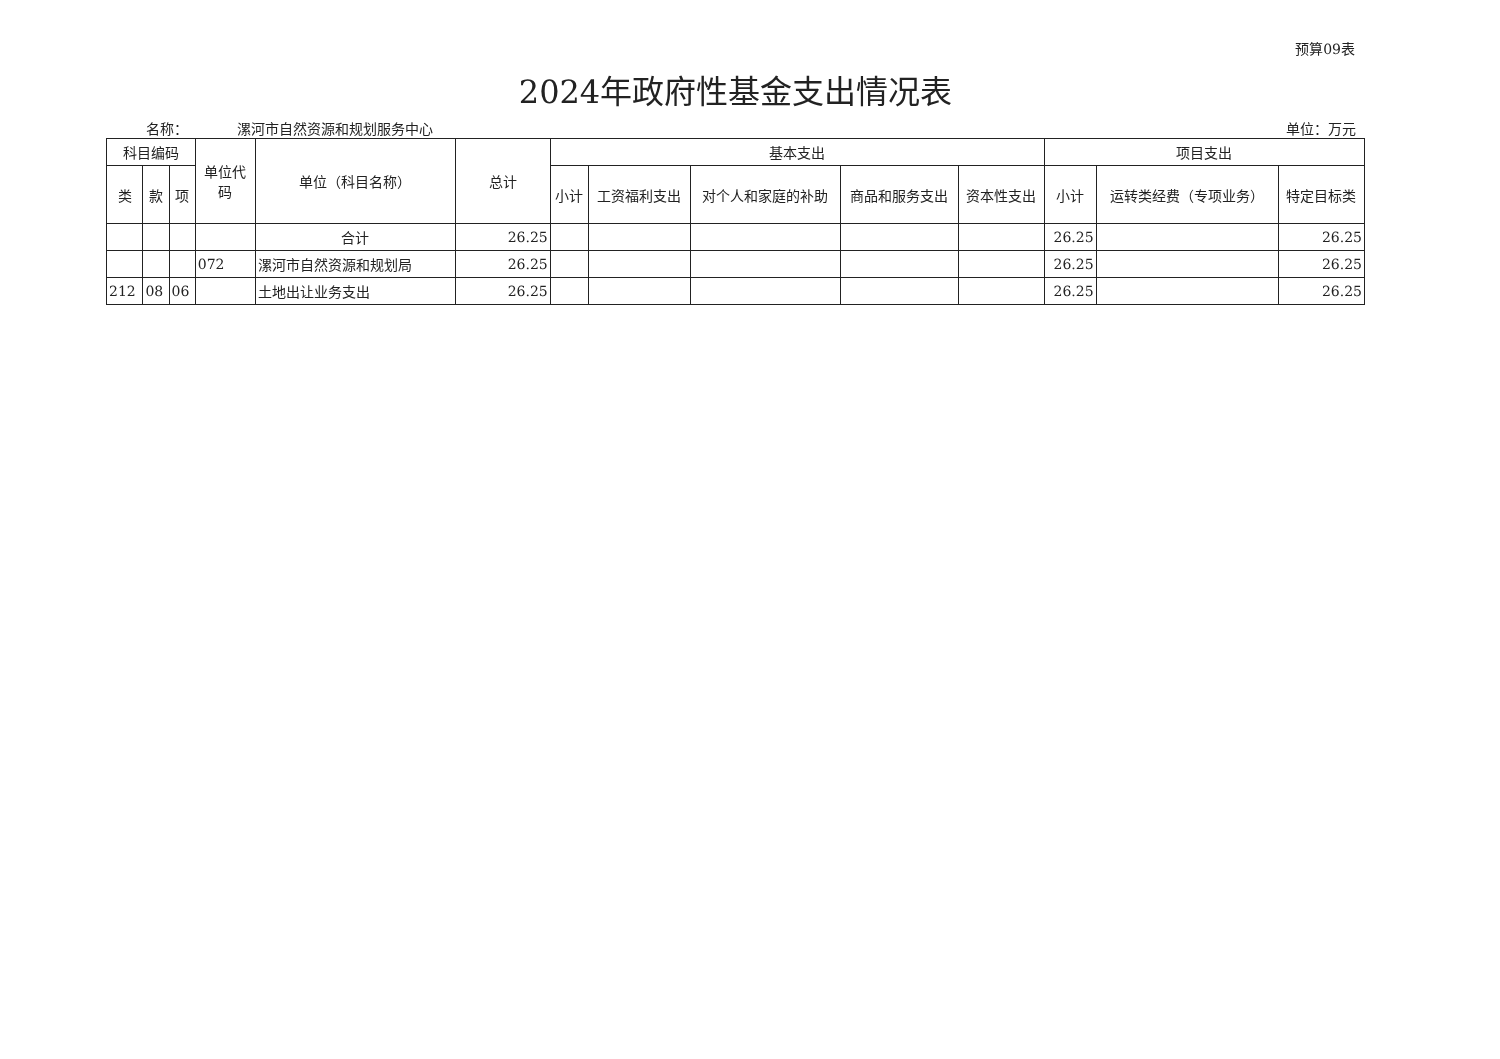预算09表
2024年政府性基金支出情况表
名称： 漯河市自然资源和规划服务中心
单位：万元
| 科目编码 | | | 单位代码 | 单位（科目名称） | 总计 | 基本支出 | | | | | 项目支出 | | |
| --- | --- | --- | --- | --- | --- | --- | --- | --- | --- | --- | --- | --- | --- |
| 类 | 款 | 项 | | | | 小计 | 工资福利支出 | 对个人和家庭的补助 | 商品和服务支出 | 资本性支出 | 小计 | 运转类经费（专项业务） | 特定目标类 |
| | | | | 合计 | 26.25 | | | | | | 26.25 | | 26.25 |
| | | | 072 | 漯河市自然资源和规划局 | 26.25 | | | | | | 26.25 | | 26.25 |
| 212 | 08 | 06 | | 土地出让业务支出 | 26.25 | | | | | | 26.25 | | 26.25 |